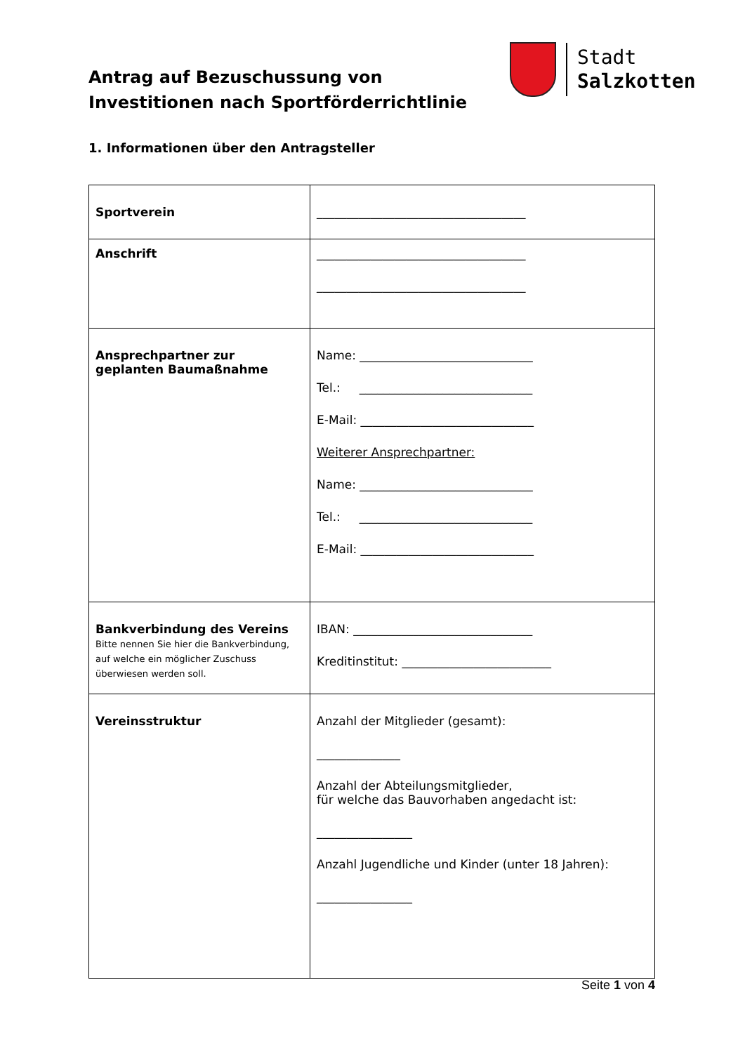Antrag auf Bezuschussung von
Investitionen nach Sportförderrichtlinie
Stadt
Salzkotten
1. Informationen über den Antragsteller
| Sportverein | ___________________________________ |
| Anschrift | ___________________________________ ___________________________________ |
| Ansprechpartner zur geplanten Baumaßnahme | Name: _____________________________ Tel.: _____________________________ E-Mail: _____________________________ Weiterer Ansprechpartner: Name: _____________________________ Tel.: _____________________________ E-Mail: _____________________________ |
| Bankverbindung des Vereins Bitte nennen Sie hier die Bankverbindung, auf welche ein möglicher Zuschuss überwiesen werden soll. | IBAN: ______________________________ Kreditinstitut: _________________________ |
| Vereinsstruktur | Anzahl der Mitglieder (gesamt): ______________ Anzahl der Abteilungsmitglieder, für welche das Bauvorhaben angedacht ist: ________________ Anzahl Jugendliche und Kinder (unter 18 Jahren): ________________ |
Seite 1 von 4